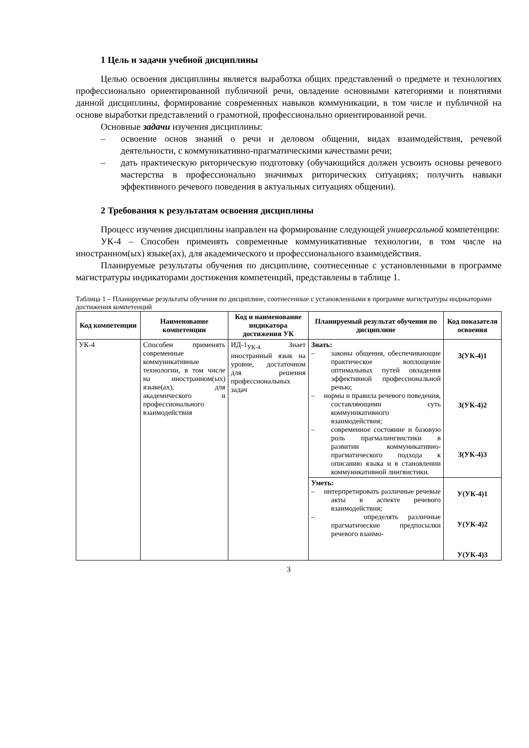1 Цель и задачи учебной дисциплины
Целью освоения дисциплины является выработка общих представлений о предмете и технологиях профессионально ориентированной публичной речи, овладение основными категориями и понятиями данной дисциплины, формирование современных навыков коммуникации, в том числе и публичной на основе выработки представлений о грамотной, профессионально ориентированной речи.
Основные задачи изучения дисциплины:
– освоение основ знаний о речи и деловом общении, видах взаимодействия, речевой деятельности, с коммуникативно-прагматическими качествами речи;
– дать практическую риторическую подготовку (обучающийся должен усвоить основы речевого мастерства в профессионально значимых риторических ситуациях; получить навыки эффективного речевого поведения в актуальных ситуациях общении).
2 Требования к результатам освоения дисциплины
Процесс изучения дисциплины направлен на формирование следующей универсальной компетенции:
УК-4 – Способен применять современные коммуникативные технологии, в том числе на иностранном(ых) языке(ах), для академического и профессионального взаимодействия.
Планируемые результаты обучения по дисциплине, соотнесенные с установленными в программе магистратуры индикаторами достижения компетенций, представлены в таблице 1.
Таблица 1 – Планируемые результаты обучения по дисциплине, соотнесенные с установленными в программе магистратуры индикаторами достижения компетенций
| Код компетенции | Наименование компетенции | Код и наименование индикатора достижения УК | Планируемый результат обучения по дисциплине | Код показателя освоения |
| --- | --- | --- | --- | --- |
| УК-4 | Способен применять современные коммуникативные технологии, в том числе на иностранном(ых) языке(ах), для академического и профессионального взаимодействия | ИД-1<sub>УК-4.</sub> Знает иностранный язык на уровне, достаточном для решения профессиональных задач | Знать: – законы общения, обеспечивающие практическое воплощение оптимальных путей овладения эффективной профессиональной речью; – нормы и правила речевого поведения, составляющими суть коммуникативного взаимодействия; – современное состояние и базовую роль прагмалингвистики в развитии коммуникативно-прагматического подхода к описанию языка и в становлении коммуникативной лингвистики. | З(УК-4)1 З(УК-4)2 З(УК-4)3 |
| | | | Уметь: – интерпретировать различные речевые акты в аспекте речевого взаимодействия; – определять различные прагматические предпосылки речевого взаимо- | У(УК-4)1 У(УК-4)2 У(УК-4)3 |
3